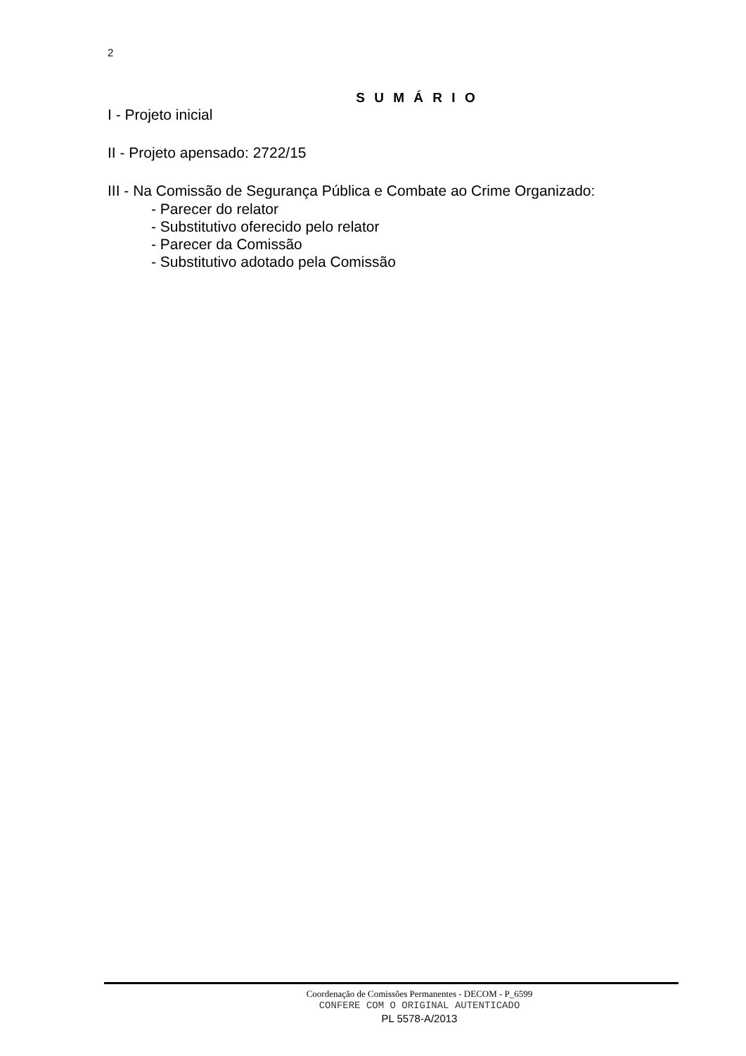2
S U M Á R I O
I - Projeto inicial
II - Projeto apensado: 2722/15
III - Na Comissão de Segurança Pública e Combate ao Crime Organizado:
- Parecer do relator
- Substitutivo oferecido pelo relator
- Parecer da Comissão
- Substitutivo adotado pela Comissão
Coordenação de Comissões Permanentes - DECOM - P_6599
CONFERE COM O ORIGINAL AUTENTICADO
PL 5578-A/2013